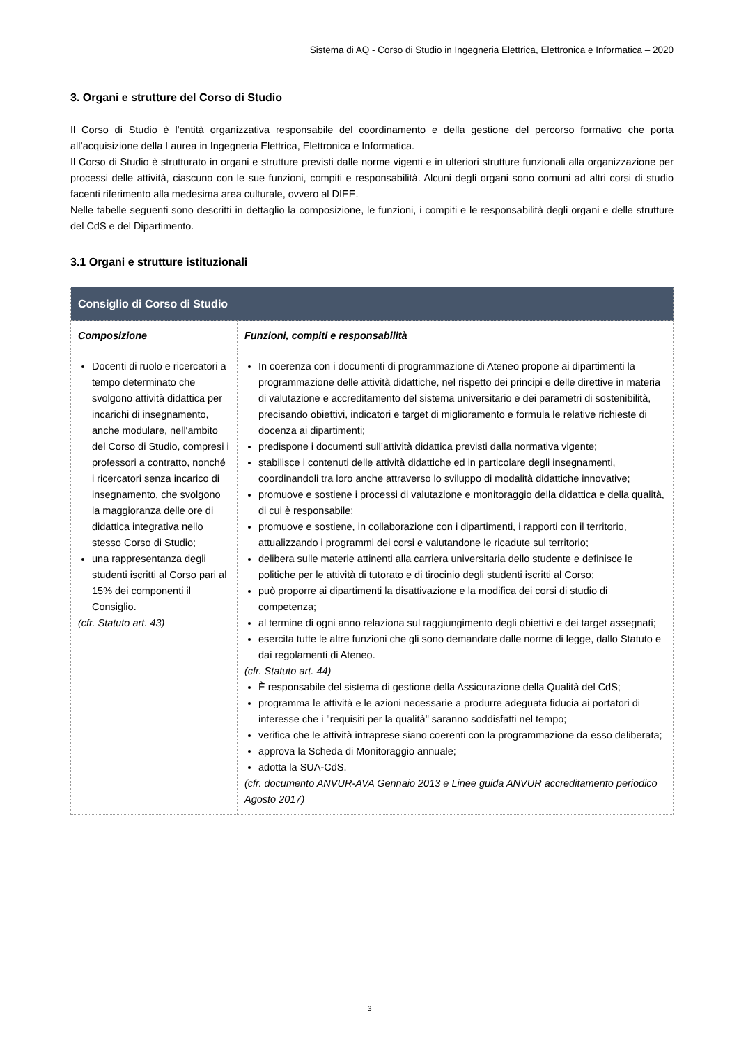Sistema di AQ - Corso di Studio in Ingegneria Elettrica, Elettronica e Informatica – 2020
3. Organi e strutture del Corso di Studio
Il Corso di Studio è l'entità organizzativa responsabile del coordinamento e della gestione del percorso formativo che porta all’acquisizione della Laurea in Ingegneria Elettrica, Elettronica e Informatica.
Il Corso di Studio è strutturato in organi e strutture previsti dalle norme vigenti e in ulteriori strutture funzionali alla organizzazione per processi delle attività, ciascuno con le sue funzioni, compiti e responsabilità. Alcuni degli organi sono comuni ad altri corsi di studio facenti riferimento alla medesima area culturale, ovvero al DIEE.
Nelle tabelle seguenti sono descritti in dettaglio la composizione, le funzioni, i compiti e le responsabilità degli organi e delle strutture del CdS e del Dipartimento.
3.1 Organi e strutture istituzionali
| Consiglio di Corso di Studio | |
| --- | --- |
| Composizione | Funzioni, compiti e responsabilità |
| Docenti di ruolo e ricercatori a tempo determinato che svolgono attività didattica per incarichi di insegnamento, anche modulare, nell'ambito del Corso di Studio, compresi i professori a contratto, nonché i ricercatori senza incarico di insegnamento, che svolgono la maggioranza delle ore di didattica integrativa nello stesso Corso di Studio; una rappresentanza degli studenti iscritti al Corso pari al 15% dei componenti il Consiglio. (cfr. Statuto art. 43) | In coerenza con i documenti di programmazione di Ateneo propone ai dipartimenti la programmazione delle attività didattiche, nel rispetto dei principi e delle direttive in materia di valutazione e accreditamento del sistema universitario e dei parametri di sostenibilità, precisando obiettivi, indicatori e target di miglioramento e formula le relative richieste di docenza ai dipartimenti; predispone i documenti sull’attività didattica previsti dalla normativa vigente; stabilisce i contenuti delle attività didattiche ed in particolare degli insegnamenti, coordinandoli tra loro anche attraverso lo sviluppo di modalità didattiche innovative; promuove e sostiene i processi di valutazione e monitoraggio della didattica e della qualità, di cui è responsabile; promuove e sostiene, in collaborazione con i dipartimenti, i rapporti con il territorio, attualizzando i programmi dei corsi e valutandone le ricadute sul territorio; delibera sulle materie attinenti alla carriera universitaria dello studente e definisce le politiche per le attività di tutorato e di tirocinio degli studenti iscritti al Corso; può proporre ai dipartimenti la disattivazione e la modifica dei corsi di studio di competenza; al termine di ogni anno relaziona sul raggiungimento degli obiettivi e dei target assegnati; esercita tutte le altre funzioni che gli sono demandate dalle norme di legge, dallo Statuto e dai regolamenti di Ateneo. (cfr. Statuto art. 44) È responsabile del sistema di gestione della Assicurazione della Qualità del CdS; programma le attività e le azioni necessarie a produrre adeguata fiducia ai portatori di interesse che i "requisiti per la qualità" saranno soddisfatti nel tempo; verifica che le attività intraprese siano coerenti con la programmazione da esso deliberata; approva la Scheda di Monitoraggio annuale; adotta la SUA-CdS. (cfr. documento ANVUR-AVA Gennaio 2013 e Linee guida ANVUR accreditamento periodico Agosto 2017) |
3